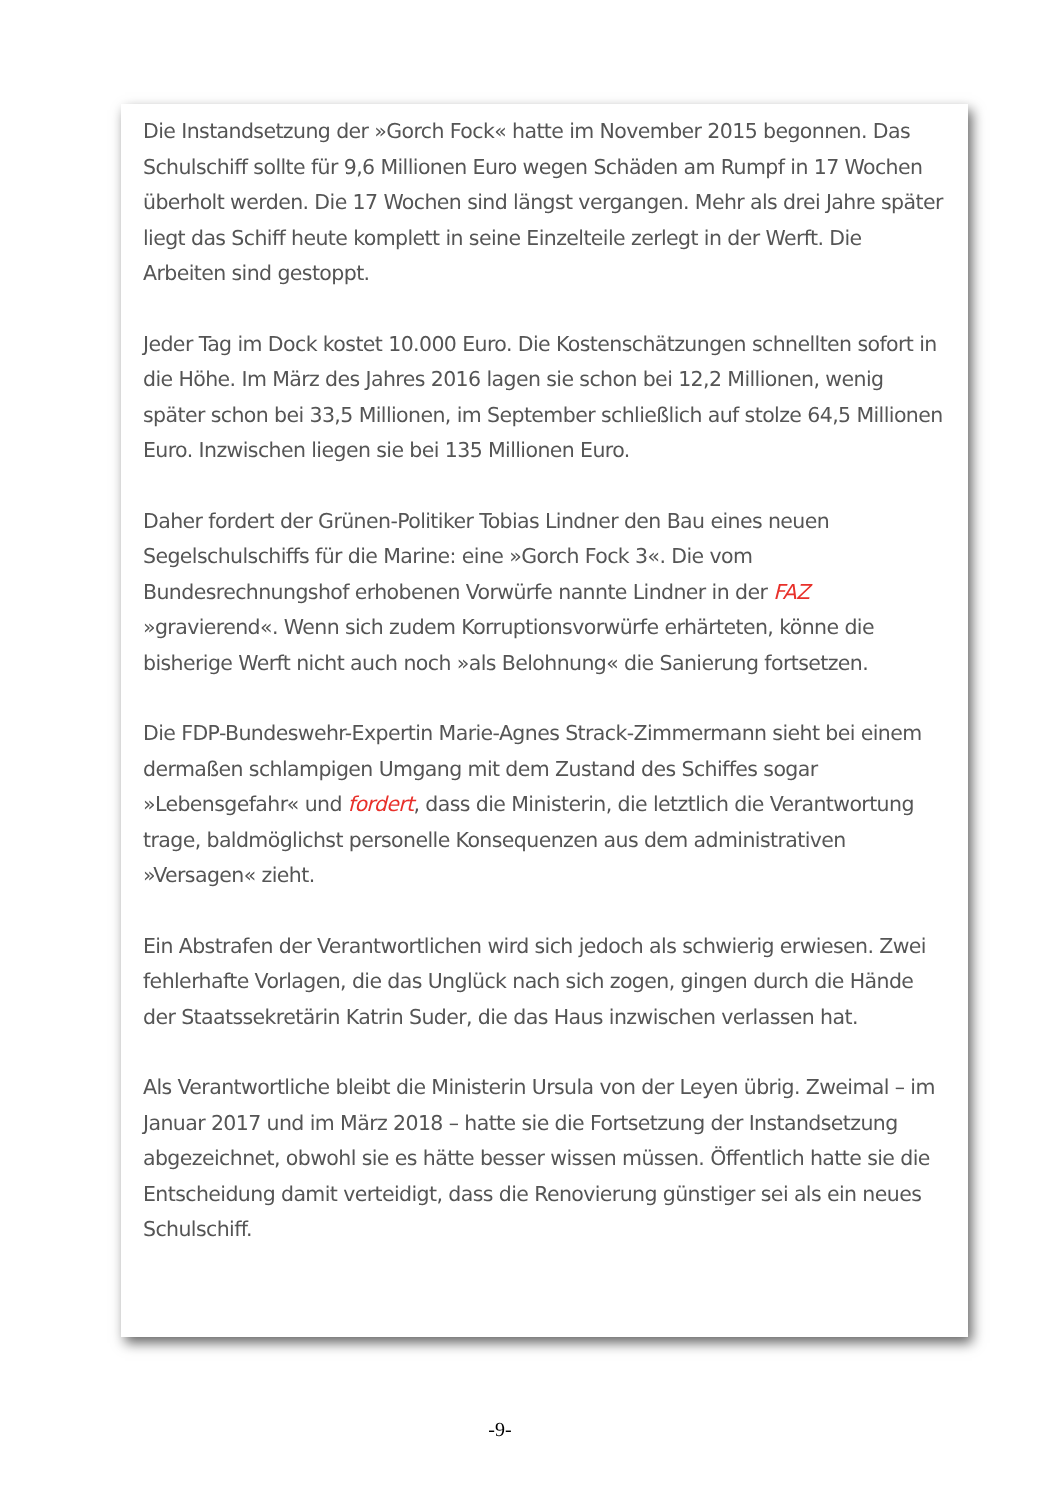Die Instandsetzung der »Gorch Fock« hatte im November 2015 begonnen. Das Schulschiff sollte für 9,6 Millionen Euro wegen Schäden am Rumpf in 17 Wochen überholt werden. Die 17 Wochen sind längst vergangen. Mehr als drei Jahre später liegt das Schiff heute komplett in seine Einzelteile zerlegt in der Werft. Die Arbeiten sind gestoppt.
Jeder Tag im Dock kostet 10.000 Euro. Die Kostenschätzungen schnellten sofort in die Höhe. Im März des Jahres 2016 lagen sie schon bei 12,2 Millionen, wenig später schon bei 33,5 Millionen, im September schließlich auf stolze 64,5 Millionen Euro. Inzwischen liegen sie bei 135 Millionen Euro.
Daher fordert der Grünen-Politiker Tobias Lindner den Bau eines neuen Segelschulschiffs für die Marine: eine »Gorch Fock 3«. Die vom Bundesrechnungshof erhobenen Vorwürfe nannte Lindner in der FAZ »gravierend«. Wenn sich zudem Korruptionsvorwürfe erhärteten, könne die bisherige Werft nicht auch noch »als Belohnung« die Sanierung fortsetzen.
Die FDP-Bundeswehr-Expertin Marie-Agnes Strack-Zimmermann sieht bei einem dermaßen schlampigen Umgang mit dem Zustand des Schiffes sogar »Lebensgefahr« und fordert, dass die Ministerin, die letztlich die Verantwortung trage, baldmöglichst personelle Konsequenzen aus dem administrativen »Versagen« zieht.
Ein Abstrafen der Verantwortlichen wird sich jedoch als schwierig erwiesen. Zwei fehlerhafte Vorlagen, die das Unglück nach sich zogen, gingen durch die Hände der Staatssekretärin Katrin Suder, die das Haus inzwischen verlassen hat.
Als Verantwortliche bleibt die Ministerin Ursula von der Leyen übrig. Zweimal – im Januar 2017 und im März 2018 – hatte sie die Fortsetzung der Instandsetzung abgezeichnet, obwohl sie es hätte besser wissen müssen. Öffentlich hatte sie die Entscheidung damit verteidigt, dass die Renovierung günstiger sei als ein neues Schulschiff.
-9-